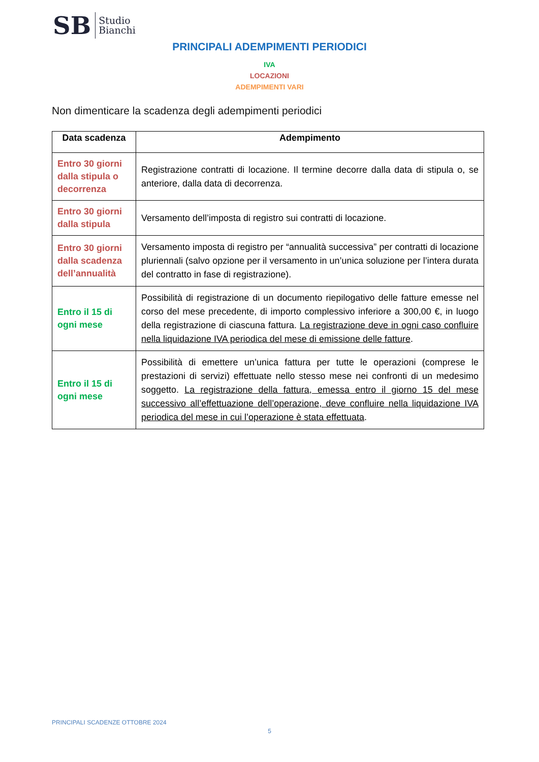SB Studio
Bianchi
PRINCIPALI ADEMPIMENTI PERIODICI
IVA
LOCAZIONI
ADEMPIMENTI VARI
Non dimenticare la scadenza degli adempimenti periodici
| Data scadenza | Adempimento |
| --- | --- |
| Entro 30 giorni dalla stipula o decorrenza | Registrazione contratti di locazione. Il termine decorre dalla data di stipula o, se anteriore, dalla data di decorrenza. |
| Entro 30 giorni dalla stipula | Versamento dell’imposta di registro sui contratti di locazione. |
| Entro 30 giorni dalla scadenza dell’annualità | Versamento imposta di registro per “annualità successiva” per contratti di locazione pluriennali (salvo opzione per il versamento in un’unica soluzione per l’intera durata del contratto in fase di registrazione). |
| Entro il 15 di ogni mese | Possibilità di registrazione di un documento riepilogativo delle fatture emesse nel corso del mese precedente, di importo complessivo inferiore a 300,00 €, in luogo della registrazione di ciascuna fattura. La registrazione deve in ogni caso confluire nella liquidazione IVA periodica del mese di emissione delle fatture . |
| Entro il 15 di ogni mese | Possibilità di emettere un’unica fattura per tutte le operazioni (comprese le prestazioni di servizi) effettuate nello stesso mese nei confronti di un medesimo soggetto. La registrazione della fattura, emessa entro il giorno 15 del mese successivo all’effettuazione dell’operazione, deve confluire nella liquidazione IVA periodica del mese in cui l’operazione è stata effettuata . |
PRINCIPALI SCADENZE OTTOBRE 2024
5